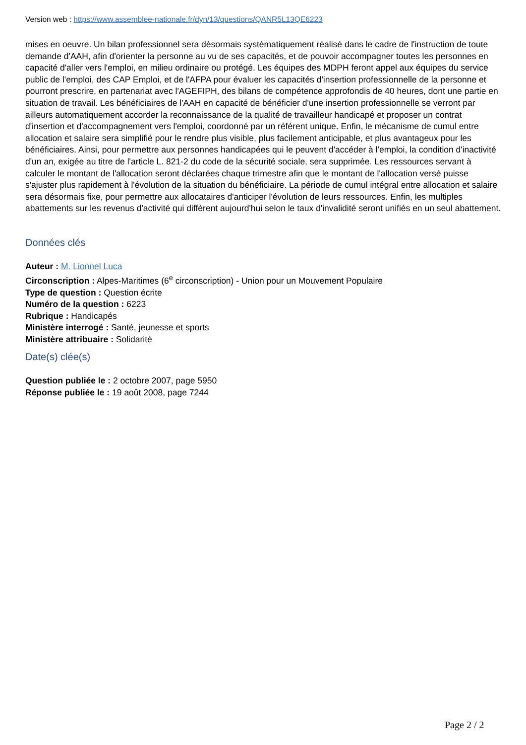Version web : https://www.assemblee-nationale.fr/dyn/13/questions/QANR5L13QE6223
mises en oeuvre. Un bilan professionnel sera désormais systématiquement réalisé dans le cadre de l'instruction de toute demande d'AAH, afin d'orienter la personne au vu de ses capacités, et de pouvoir accompagner toutes les personnes en capacité d'aller vers l'emploi, en milieu ordinaire ou protégé. Les équipes des MDPH feront appel aux équipes du service public de l'emploi, des CAP Emploi, et de l'AFPA pour évaluer les capacités d'insertion professionnelle de la personne et pourront prescrire, en partenariat avec l'AGEFIPH, des bilans de compétence approfondis de 40 heures, dont une partie en situation de travail. Les bénéficiaires de l'AAH en capacité de bénéficier d'une insertion professionnelle se verront par ailleurs automatiquement accorder la reconnaissance de la qualité de travailleur handicapé et proposer un contrat d'insertion et d'accompagnement vers l'emploi, coordonné par un référent unique. Enfin, le mécanisme de cumul entre allocation et salaire sera simplifié pour le rendre plus visible, plus facilement anticipable, et plus avantageux pour les bénéficiaires. Ainsi, pour permettre aux personnes handicapées qui le peuvent d'accéder à l'emploi, la condition d'inactivité d'un an, exigée au titre de l'article L. 821-2 du code de la sécurité sociale, sera supprimée. Les ressources servant à calculer le montant de l'allocation seront déclarées chaque trimestre afin que le montant de l'allocation versé puisse s'ajuster plus rapidement à l'évolution de la situation du bénéficiaire. La période de cumul intégral entre allocation et salaire sera désormais fixe, pour permettre aux allocataires d'anticiper l'évolution de leurs ressources. Enfin, les multiples abattements sur les revenus d'activité qui diffèrent aujourd'hui selon le taux d'invalidité seront unifiés en un seul abattement.
Données clés
Auteur : M. Lionnel Luca
Circonscription : Alpes-Maritimes (6<sup>e</sup> circonscription) - Union pour un Mouvement Populaire
Type de question : Question écrite
Numéro de la question : 6223
Rubrique : Handicapés
Ministère interrogé : Santé, jeunesse et sports
Ministère attribuaire : Solidarité
Date(s) clée(s)
Question publiée le : 2 octobre 2007, page 5950
Réponse publiée le : 19 août 2008, page 7244
Page 2 / 2